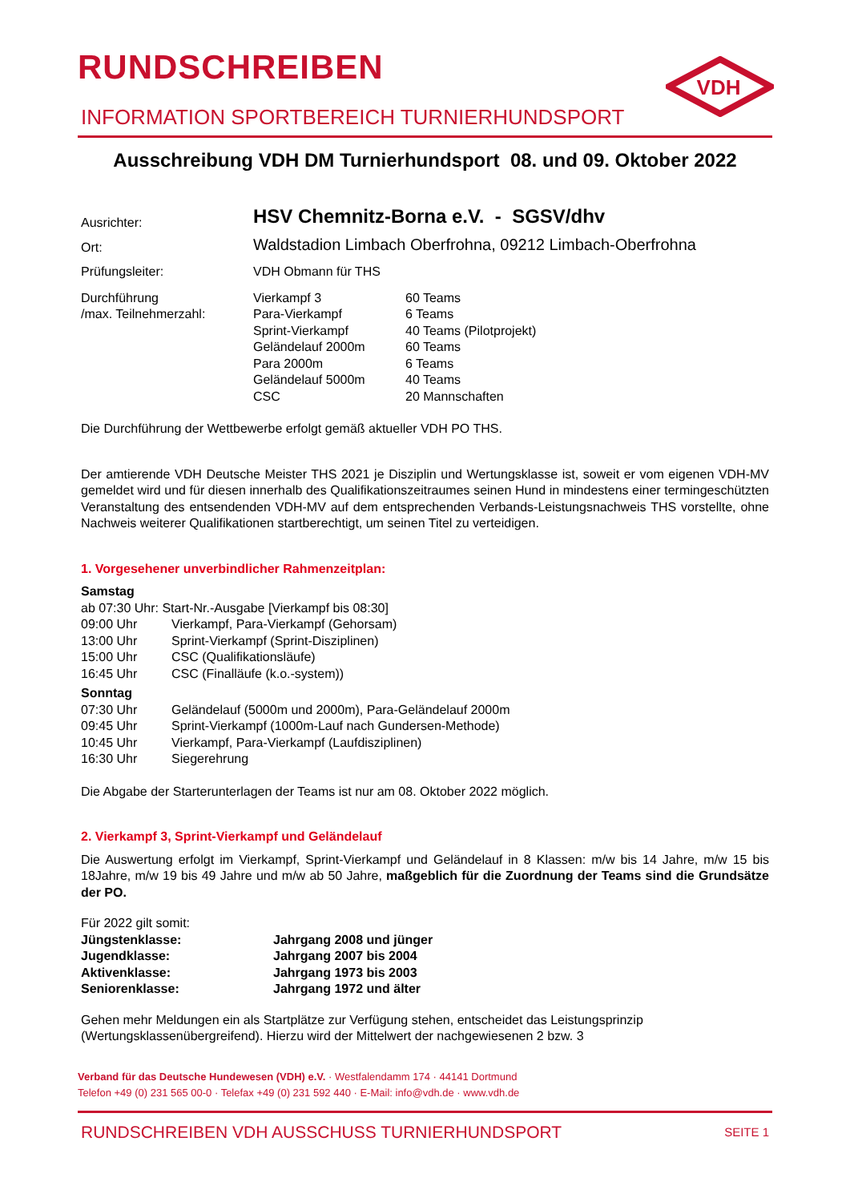RUNDSCHREIBEN
VDH
INFORMATION SPORTBEREICH TURNIERHUNDSPORT
Ausschreibung VDH DM Turnierhundsport 08. und 09. Oktober 2022
| Ausrichter: | HSV Chemnitz-Borna e.V. - SGSV/dhv | |
| Ort: | Waldstadion Limbach Oberfrohna, 09212 Limbach-Oberfrohna | |
| Prüfungsleiter: | VDH Obmann für THS | |
| Durchführung /max. Teilnehmerzahl: | Vierkampf 3 Para-Vierkampf Sprint-Vierkampf Geländelauf 2000m Para 2000m Geländelauf 5000m CSC | 60 Teams 6 Teams 40 Teams (Pilotprojekt) 60 Teams 6 Teams 40 Teams 20 Mannschaften |
Die Durchführung der Wettbewerbe erfolgt gemäß aktueller VDH PO THS.
Der amtierende VDH Deutsche Meister THS 2021 je Disziplin und Wertungsklasse ist, soweit er vom eigenen VDH-MV gemeldet wird und für diesen innerhalb des Qualifikationszeitraumes seinen Hund in mindestens einer termingeschützten Veranstaltung des entsendenden VDH-MV auf dem entsprechenden Verbands-Leistungsnachweis THS vorstellte, ohne Nachweis weiterer Qualifikationen startberechtigt, um seinen Titel zu verteidigen.
1. Vorgesehener unverbindlicher Rahmenzeitplan:
Samstag
ab 07:30 Uhr: Start-Nr.-Ausgabe [Vierkampf bis 08:30]
| 09:00 Uhr | Vierkampf, Para-Vierkampf (Gehorsam) |
| 13:00 Uhr | Sprint-Vierkampf (Sprint-Disziplinen) |
| 15:00 Uhr | CSC (Qualifikationsläufe) |
| 16:45 Uhr | CSC (Finalläufe (k.o.-system)) |
| Sonntag | |
| 07:30 Uhr | Geländelauf (5000m und 2000m), Para-Geländelauf 2000m |
| 09:45 Uhr | Sprint-Vierkampf (1000m-Lauf nach Gundersen-Methode) |
| 10:45 Uhr | Vierkampf, Para-Vierkampf (Laufdisziplinen) |
| 16:30 Uhr | Siegerehrung |
Die Abgabe der Starterunterlagen der Teams ist nur am 08. Oktober 2022 möglich.
2. Vierkampf 3, Sprint-Vierkampf und Geländelauf
Die Auswertung erfolgt im Vierkampf, Sprint-Vierkampf und Geländelauf in 8 Klassen: m/w bis 14 Jahre, m/w 15 bis 18Jahre, m/w 19 bis 49 Jahre und m/w ab 50 Jahre, maßgeblich für die Zuordnung der Teams sind die Grundsätze der PO.
Für 2022 gilt somit:
| Jüngstenklasse: | Jahrgang 2008 und jünger |
| Jugendklasse: | Jahrgang 2007 bis 2004 |
| Aktivenklasse: | Jahrgang 1973 bis 2003 |
| Seniorenklasse: | Jahrgang 1972 und älter |
Gehen mehr Meldungen ein als Startplätze zur Verfügung stehen, entscheidet das Leistungsprinzip (Wertungsklassenübergreifend). Hierzu wird der Mittelwert der nachgewiesenen 2 bzw. 3
Verband für das Deutsche Hundewesen (VDH) e.V. · Westfalendamm 174 · 44141 Dortmund
Telefon +49 (0) 231 565 00-0 · Telefax +49 (0) 231 592 440 · E-Mail: info@vdh.de · www.vdh.de
RUNDSCHREIBEN VDH AUSSCHUSS TURNIERHUNDSPORT SEITE 1